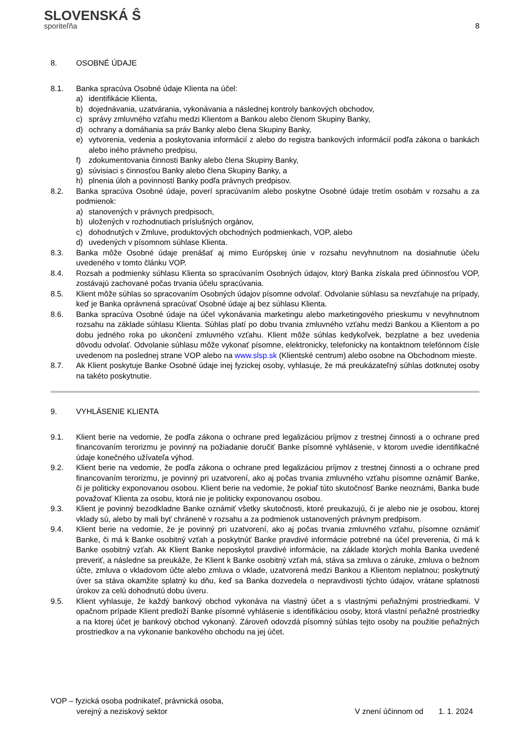SLOVENSKÁ Ŝ
sporiteľňa
8
8. OSOBNÉ ÚDAJE
8.1. Banka spracúva Osobné údaje Klienta na účel:
a) identifikácie Klienta,
b) dojednávania, uzatvárania, vykonávania a následnej kontroly bankových obchodov,
c) správy zmluvného vzťahu medzi Klientom a Bankou alebo členom Skupiny Banky,
d) ochrany a domáhania sa práv Banky alebo člena Skupiny Banky,
e) vytvorenia, vedenia a poskytovania informácií z alebo do registra bankových informácií podľa zákona o bankách alebo iného právneho predpisu,
f) zdokumentovania činnosti Banky alebo člena Skupiny Banky,
g) súvisiaci s činnosťou Banky alebo člena Skupiny Banky, a
h) plnenia úloh a povinností Banky podľa právnych predpisov.
8.2. Banka spracúva Osobné údaje, poverí spracúvaním alebo poskytne Osobné údaje tretím osobám v rozsahu a za podmienok:
a) stanovených v právnych predpisoch,
b) uložených v rozhodnutiach príslušných orgánov,
c) dohodnutých v Zmluve, produktových obchodných podmienkach, VOP, alebo
d) uvedených v písomnom súhlase Klienta.
8.3. Banka môže Osobné údaje prenášať aj mimo Európskej únie v rozsahu nevyhnutnom na dosiahnutie účelu uvedeného v tomto článku VOP.
8.4. Rozsah a podmienky súhlasu Klienta so spracúvaním Osobných údajov, ktorý Banka získala pred účinnosťou VOP, zostávajú zachované počas trvania účelu spracúvania.
8.5. Klient môže súhlas so spracovaním Osobných údajov písomne odvolať. Odvolanie súhlasu sa nevzťahuje na prípady, keď je Banka oprávnená spracúvať Osobné údaje aj bez súhlasu Klienta.
8.6. Banka spracúva Osobné údaje na účel vykonávania marketingu alebo marketingového prieskumu v nevyhnutnom rozsahu na základe súhlasu Klienta. Súhlas platí po dobu trvania zmluvného vzťahu medzi Bankou a Klientom a po dobu jedného roka po ukončení zmluvného vzťahu. Klient môže súhlas kedykoľvek, bezplatne a bez uvedenia dôvodu odvolať. Odvolanie súhlasu môže vykonať písomne, elektronicky, telefonicky na kontaktnom telefónnom čísle uvedenom na poslednej strane VOP alebo na www.slsp.sk (Klientské centrum) alebo osobne na Obchodnom mieste.
8.7. Ak Klient poskytuje Banke Osobné údaje inej fyzickej osoby, vyhlasuje, že má preukázateľný súhlas dotknutej osoby na takéto poskytnutie.
9. VYHLÁSENIE KLIENTA
9.1. Klient berie na vedomie, že podľa zákona o ochrane pred legalizáciou príjmov z trestnej činnosti a o ochrane pred financovaním terorizmu je povinný na požiadanie doručiť Banke písomné vyhlásenie, v ktorom uvedie identifikačné údaje konečného užívateľa výhod.
9.2. Klient berie na vedomie, že podľa zákona o ochrane pred legalizáciou príjmov z trestnej činnosti a o ochrane pred financovaním terorizmu, je povinný pri uzatvorení, ako aj počas trvania zmluvného vzťahu písomne oznámiť Banke, či je politicky exponovanou osobou. Klient berie na vedomie, že pokiaľ túto skutočnosť Banke neoznámi, Banka bude považovať Klienta za osobu, ktorá nie je politicky exponovanou osobou.
9.3. Klient je povinný bezodkladne Banke oznámiť všetky skutočnosti, ktoré preukazujú, či je alebo nie je osobou, ktorej vklady sú, alebo by mali byť chránené v rozsahu a za podmienok ustanovených právnym predpisom.
9.4. Klient berie na vedomie, že je povinný pri uzatvorení, ako aj počas trvania zmluvného vzťahu, písomne oznámiť Banke, či má k Banke osobitný vzťah a poskytnúť Banke pravdivé informácie potrebné na účel preverenia, či má k Banke osobitný vzťah. Ak Klient Banke neposkytol pravdivé informácie, na základe ktorých mohla Banka uvedené preveriť, a následne sa preukáže, že Klient k Banke osobitný vzťah má, stáva sa zmluva o záruke, zmluva o bežnom účte, zmluva o vkladovom účte alebo zmluva o vklade, uzatvorená medzi Bankou a Klientom neplatnou; poskytnutý úver sa stáva okamžite splatný ku dňu, keď sa Banka dozvedela o nepravdivosti týchto údajov, vrátane splatnosti úrokov za celú dohodnutú dobu úveru.
9.5. Klient vyhlasuje, že každý bankový obchod vykonáva na vlastný účet a s vlastnými peňažnými prostriedkami. V opačnom prípade Klient predloží Banke písomné vyhlásenie s identifikáciou osoby, ktorá vlastní peňažné prostriedky a na ktorej účet je bankový obchod vykonaný. Zároveň odovzdá písomný súhlas tejto osoby na použitie peňažných prostriedkov a na vykonanie bankového obchodu na jej účet.
VOP – fyzická osoba podnikateľ, právnická osoba,
verejný a neziskový sektor
V znení účinnom od 1. 1. 2024